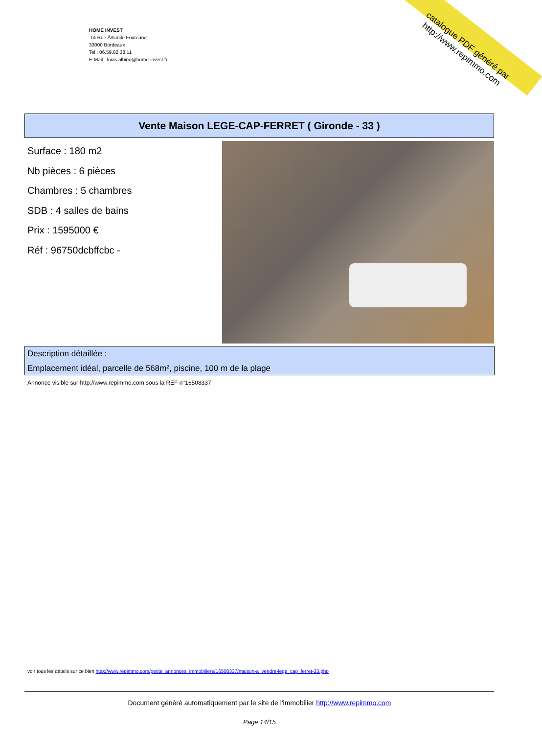HOME INVEST
14 Rue Ã‰mile Fourcand
33000 Bordeaux
Tel : 06.59.82.38.11
E-Mail : louis.albino@home-invest.fr
catalogue PDF généré par http://www.repimmo.com
Vente Maison LEGE-CAP-FERRET ( Gironde - 33 )
Surface : 180 m2
Nb pièces : 6 pièces
Chambres : 5 chambres
SDB : 4 salles de bains
Prix : 1595000 €
Réf : 96750dcbffcbc -
Description détaillée :
Emplacement idéal, parcelle de 568m², piscine, 100 m de la plage
Annonce visible sur http://www.repimmo.com sous la REF n°16508337
voir tous les détails sur ce bien http://www.repimmo.com/petite_annonces_immobiliere/16508337/maison-a_vendre-lege_cap_ferret-33.php
Document généré automatiquement par le site de l'immobilier http://www.repimmo.com
Page 14/15